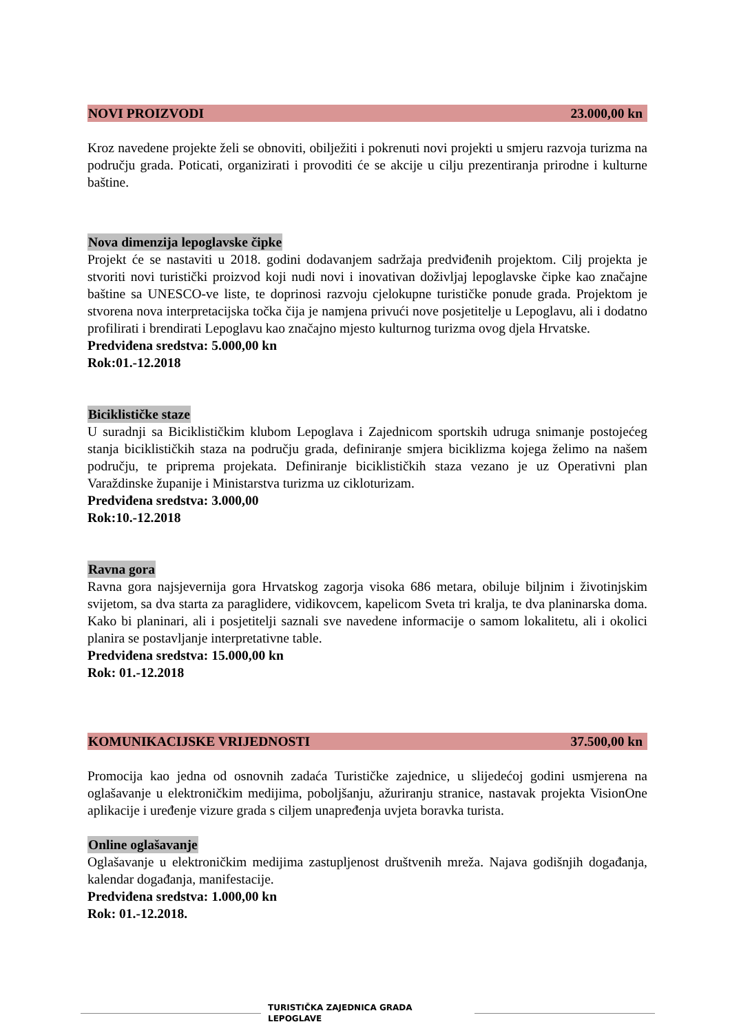NOVI PROIZVODI 23.000,00 kn
Kroz navedene projekte želi se obnoviti, obilježiti i pokrenuti novi projekti u smjeru razvoja turizma na području grada. Poticati, organizirati i provoditi će se akcije u cilju prezentiranja prirodne i kulturne baštine.
Nova dimenzija lepoglavske čipke
Projekt će se nastaviti u 2018. godini dodavanjem sadržaja predviđenih projektom. Cilj projekta je stvoriti novi turistički proizvod koji nudi novi i inovativan doživljaj lepoglavske čipke kao značajne baštine sa UNESCO-ve liste, te doprinosi razvoju cjelokupne turističke ponude grada. Projektom je stvorena nova interpretacijska točka čija je namjena privući nove posjetitelje u Lepoglavu, ali i dodatno profilirati i brendirati Lepoglavu kao značajno mjesto kulturnog turizma ovog djela Hrvatske.
Predviđena sredstva: 5.000,00 kn
Rok:01.-12.2018
Biciklističke staze
U suradnji sa Biciklističkim klubom Lepoglava i Zajednicom sportskih udruga snimanje postojećeg stanja biciklističkih staza na području grada, definiranje smjera biciklizma kojega želimo na našem području, te priprema projekata. Definiranje biciklističkih staza vezano je uz Operativni plan Varaždinske županije i Ministarstva turizma uz cikloturizam.
Predviđena sredstva: 3.000,00
Rok:10.-12.2018
Ravna gora
Ravna gora najsjevernija gora Hrvatskog zagorja visoka 686 metara, obiluje biljnim i životinjskim svijetom, sa dva starta za paraglidere, vidikovcem, kapelicom Sveta tri kralja, te dva planinarska doma. Kako bi planinari, ali i posjetitelji saznali sve navedene informacije o samom lokalitetu, ali i okolici planira se postavljanje interpretativne table.
Predviđena sredstva: 15.000,00 kn
Rok: 01.-12.2018
KOMUNIKACIJSKE VRIJEDNOSTI 37.500,00 kn
Promocija kao jedna od osnovnih zadaća Turističke zajednice, u slijedećoj godini usmjerena na oglašavanje u elektroničkim medijima, poboljšanju, ažuriranju stranice, nastavak projekta VisionOne aplikacije i uređenje vizure grada s ciljem unapređenja uvjeta boravka turista.
Online oglašavanje
Oglašavanje u elektroničkim medijima zastupljenost društvenih mreža. Najava godišnjih događanja, kalendar događanja, manifestacije.
Predviđena sredstva: 1.000,00 kn
Rok: 01.-12.2018.
TURISTIČKA ZAJEDNICA GRADA
LEPOGLAVE